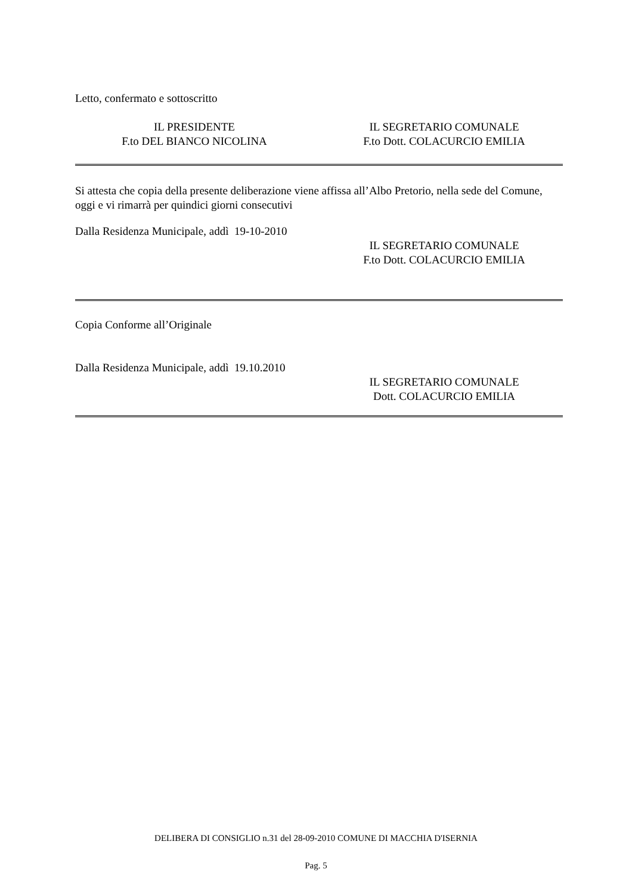Letto, confermato e sottoscritto
IL PRESIDENTE
F.to DEL BIANCO NICOLINA
IL SEGRETARIO COMUNALE
F.to Dott. COLACURCIO EMILIA
Si attesta che copia della presente deliberazione viene affissa all’Albo Pretorio, nella sede del Comune, oggi e vi rimarrà per quindici giorni consecutivi
Dalla Residenza Municipale, addì 19-10-2010
IL SEGRETARIO COMUNALE
F.to Dott. COLACURCIO EMILIA
Copia Conforme all’Originale
Dalla Residenza Municipale, addì 19.10.2010
IL SEGRETARIO COMUNALE
Dott. COLACURCIO EMILIA
DELIBERA DI CONSIGLIO n.31 del 28-09-2010 COMUNE DI MACCHIA D'ISERNIA
Pag. 5